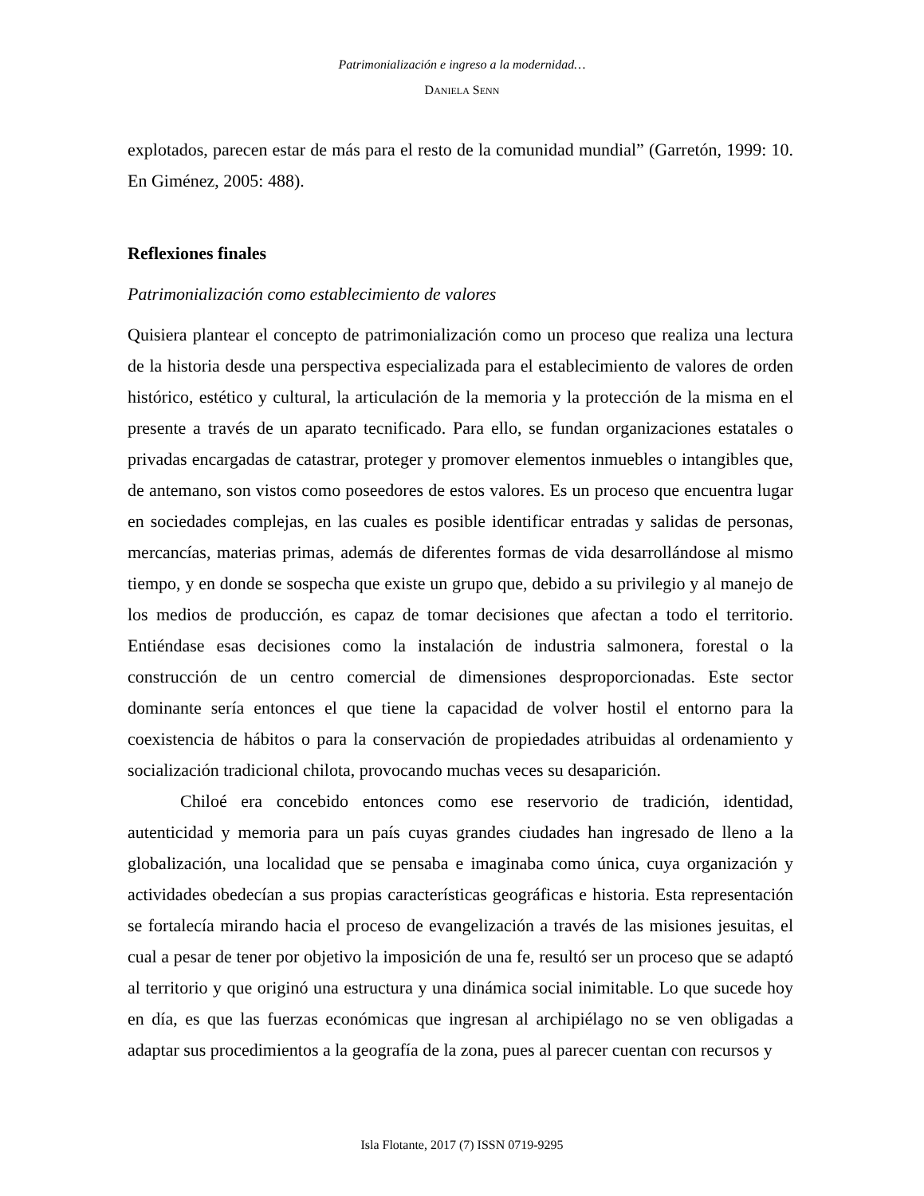Patrimonialización e ingreso a la modernidad…
DANIELA SENN
explotados, parecen estar de más para el resto de la comunidad mundial” (Garretón, 1999: 10. En Giménez, 2005: 488).
Reflexiones finales
Patrimonialización como establecimiento de valores
Quisiera plantear el concepto de patrimonialización como un proceso que realiza una lectura de la historia desde una perspectiva especializada para el establecimiento de valores de orden histórico, estético y cultural, la articulación de la memoria y la protección de la misma en el presente a través de un aparato tecnificado. Para ello, se fundan organizaciones estatales o privadas encargadas de catastrar, proteger y promover elementos inmuebles o intangibles que, de antemano, son vistos como poseedores de estos valores. Es un proceso que encuentra lugar en sociedades complejas, en las cuales es posible identificar entradas y salidas de personas, mercancías, materias primas, además de diferentes formas de vida desarrollándose al mismo tiempo, y en donde se sospecha que existe un grupo que, debido a su privilegio y al manejo de los medios de producción, es capaz de tomar decisiones que afectan a todo el territorio. Entiéndase esas decisiones como la instalación de industria salmonera, forestal o la construcción de un centro comercial de dimensiones desproporcionadas. Este sector dominante sería entonces el que tiene la capacidad de volver hostil el entorno para la coexistencia de hábitos o para la conservación de propiedades atribuidas al ordenamiento y socialización tradicional chilota, provocando muchas veces su desaparición.
Chiloé era concebido entonces como ese reservorio de tradición, identidad, autenticidad y memoria para un país cuyas grandes ciudades han ingresado de lleno a la globalización, una localidad que se pensaba e imaginaba como única, cuya organización y actividades obedecían a sus propias características geográficas e historia. Esta representación se fortalecía mirando hacia el proceso de evangelización a través de las misiones jesuitas, el cual a pesar de tener por objetivo la imposición de una fe, resultó ser un proceso que se adaptó al territorio y que originó una estructura y una dinámica social inimitable. Lo que sucede hoy en día, es que las fuerzas económicas que ingresan al archipiélago no se ven obligadas a adaptar sus procedimientos a la geografía de la zona, pues al parecer cuentan con recursos y
Isla Flotante, 2017 (7) ISSN 0719-9295